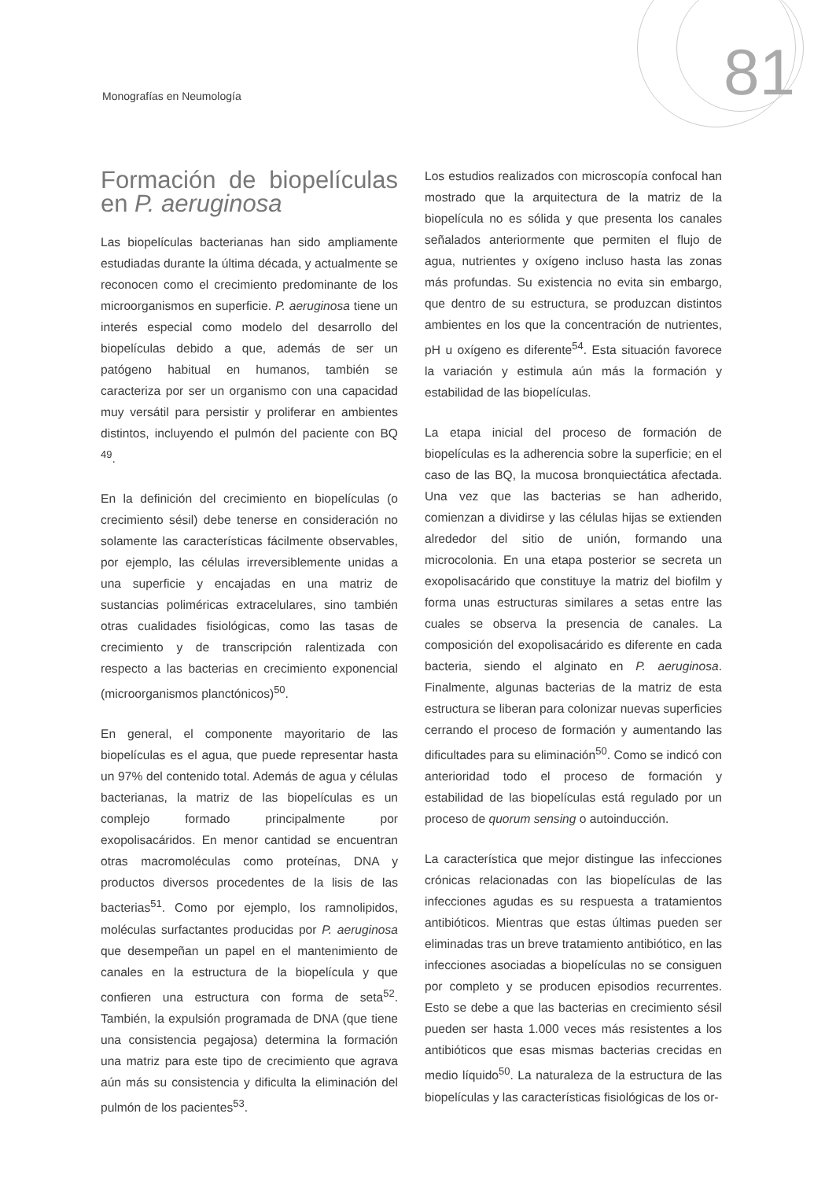Monografías en Neumología 81
Formación de biopelículas en P. aeruginosa
Las biopelículas bacterianas han sido ampliamente estudiadas durante la última década, y actualmente se reconocen como el crecimiento predominante de los microorganismos en superficie. P. aeruginosa tiene un interés especial como modelo del desarrollo del biopelículas debido a que, además de ser un patógeno habitual en humanos, también se caracteriza por ser un organismo con una capacidad muy versátil para persistir y proliferar en ambientes distintos, incluyendo el pulmón del paciente con BQ <sup>49</sup>.
En la definición del crecimiento en biopelículas (o crecimiento sésil) debe tenerse en consideración no solamente las características fácilmente observables, por ejemplo, las células irreversiblemente unidas a una superficie y encajadas en una matriz de sustancias poliméricas extracelulares, sino también otras cualidades fisiológicas, como las tasas de crecimiento y de transcripción ralentizada con respecto a las bacterias en crecimiento exponencial (microorganismos planctónicos)<sup>50</sup>.
En general, el componente mayoritario de las biopelículas es el agua, que puede representar hasta un 97% del contenido total. Además de agua y células bacterianas, la matriz de las biopelículas es un complejo formado principalmente por exopolisacáridos. En menor cantidad se encuentran otras macromoléculas como proteínas, DNA y productos diversos procedentes de la lisis de las bacterias<sup>51</sup>. Como por ejemplo, los ramnolipidos, moléculas surfactantes producidas por P. aeruginosa que desempeñan un papel en el mantenimiento de canales en la estructura de la biopelícula y que confieren una estructura con forma de seta<sup>52</sup>. También, la expulsión programada de DNA (que tiene una consistencia pegajosa) determina la formación una matriz para este tipo de crecimiento que agrava aún más su consistencia y dificulta la eliminación del pulmón de los pacientes<sup>53</sup>.
Los estudios realizados con microscopía confocal han mostrado que la arquitectura de la matriz de la biopelícula no es sólida y que presenta los canales señalados anteriormente que permiten el flujo de agua, nutrientes y oxígeno incluso hasta las zonas más profundas. Su existencia no evita sin embargo, que dentro de su estructura, se produzcan distintos ambientes en los que la concentración de nutrientes, pH u oxígeno es diferente<sup>54</sup>. Esta situación favorece la variación y estimula aún más la formación y estabilidad de las biopelículas.
La etapa inicial del proceso de formación de biopelículas es la adherencia sobre la superficie; en el caso de las BQ, la mucosa bronquiectática afectada. Una vez que las bacterias se han adherido, comienzan a dividirse y las células hijas se extienden alrededor del sitio de unión, formando una microcolonia. En una etapa posterior se secreta un exopolisacárido que constituye la matriz del biofilm y forma unas estructuras similares a setas entre las cuales se observa la presencia de canales. La composición del exopolisacárido es diferente en cada bacteria, siendo el alginato en P. aeruginosa. Finalmente, algunas bacterias de la matriz de esta estructura se liberan para colonizar nuevas superficies cerrando el proceso de formación y aumentando las dificultades para su eliminación<sup>50</sup>. Como se indicó con anterioridad todo el proceso de formación y estabilidad de las biopelículas está regulado por un proceso de quorum sensing o autoinducción.
La característica que mejor distingue las infecciones crónicas relacionadas con las biopelículas de las infecciones agudas es su respuesta a tratamientos antibióticos. Mientras que estas últimas pueden ser eliminadas tras un breve tratamiento antibiótico, en las infecciones asociadas a biopelículas no se consiguen por completo y se producen episodios recurrentes. Esto se debe a que las bacterias en crecimiento sésil pueden ser hasta 1.000 veces más resistentes a los antibióticos que esas mismas bacterias crecidas en medio líquido<sup>50</sup>. La naturaleza de la estructura de las biopelículas y las características fisiológicas de los or-